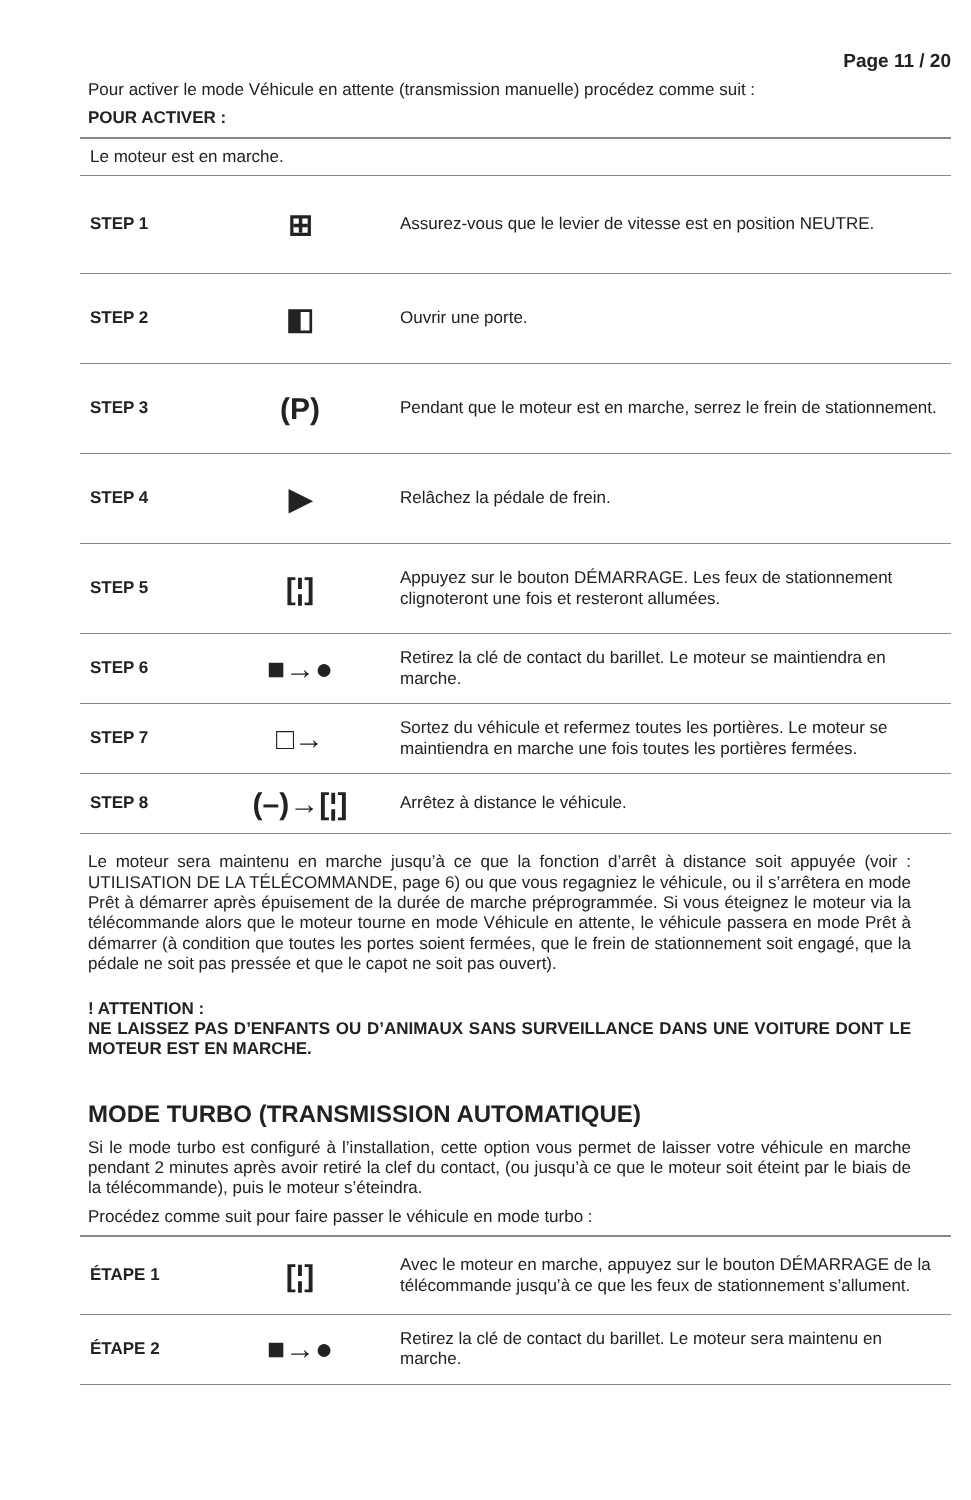Page 11 / 20
Pour activer le mode Véhicule en attente (transmission manuelle) procédez comme suit :
POUR ACTIVER :
| Le moteur est en marche. | | |
| STEP 1 | ⊞ | Assurez-vous que le levier de vitesse est en position NEUTRE. |
| STEP 2 | ◧ | Ouvrir une porte. |
| STEP 3 | (P) | Pendant que le moteur est en marche, serrez le frein de stationnement. |
| STEP 4 | ▶ | Relâchez la pédale de frein. |
| STEP 5 | [¦] | Appuyez sur le bouton DÉMARRAGE. Les feux de stationnement clignoteront une fois et resteront allumées. |
| STEP 6 | ■→● | Retirez la clé de contact du barillet. Le moteur se maintiendra en marche. |
| STEP 7 | □→ | Sortez du véhicule et refermez toutes les portières. Le moteur se maintiendra en marche une fois toutes les portières fermées. |
| STEP 8 | (–)→[¦] | Arrêtez à distance le véhicule. |
Le moteur sera maintenu en marche jusqu’à ce que la fonction d’arrêt à distance soit appuyée (voir : UTILISATION DE LA TÉLÉCOMMANDE, page 6) ou que vous regagniez le véhicule, ou il s’arrêtera en mode Prêt à démarrer après épuisement de la durée de marche préprogrammée. Si vous éteignez le moteur via la télécommande alors que le moteur tourne en mode Véhicule en attente, le véhicule passera en mode Prêt à démarrer (à condition que toutes les portes soient fermées, que le frein de stationnement soit engagé, que la pédale ne soit pas pressée et que le capot ne soit pas ouvert).
! ATTENTION :
NE LAISSEZ PAS D’ENFANTS OU D’ANIMAUX SANS SURVEILLANCE DANS UNE VOITURE DONT LE MOTEUR EST EN MARCHE.
MODE TURBO (TRANSMISSION AUTOMATIQUE)
Si le mode turbo est configuré à l’installation, cette option vous permet de laisser votre véhicule en marche pendant 2 minutes après avoir retiré la clef du contact, (ou jusqu’à ce que le moteur soit éteint par le biais de la télécommande), puis le moteur s’éteindra.
Procédez comme suit pour faire passer le véhicule en mode turbo :
| ÉTAPE 1 | [¦] | Avec le moteur en marche, appuyez sur le bouton DÉMARRAGE de la télécommande jusqu’à ce que les feux de stationnement s’allument. |
| ÉTAPE 2 | ■→● | Retirez la clé de contact du barillet. Le moteur sera maintenu en marche. |